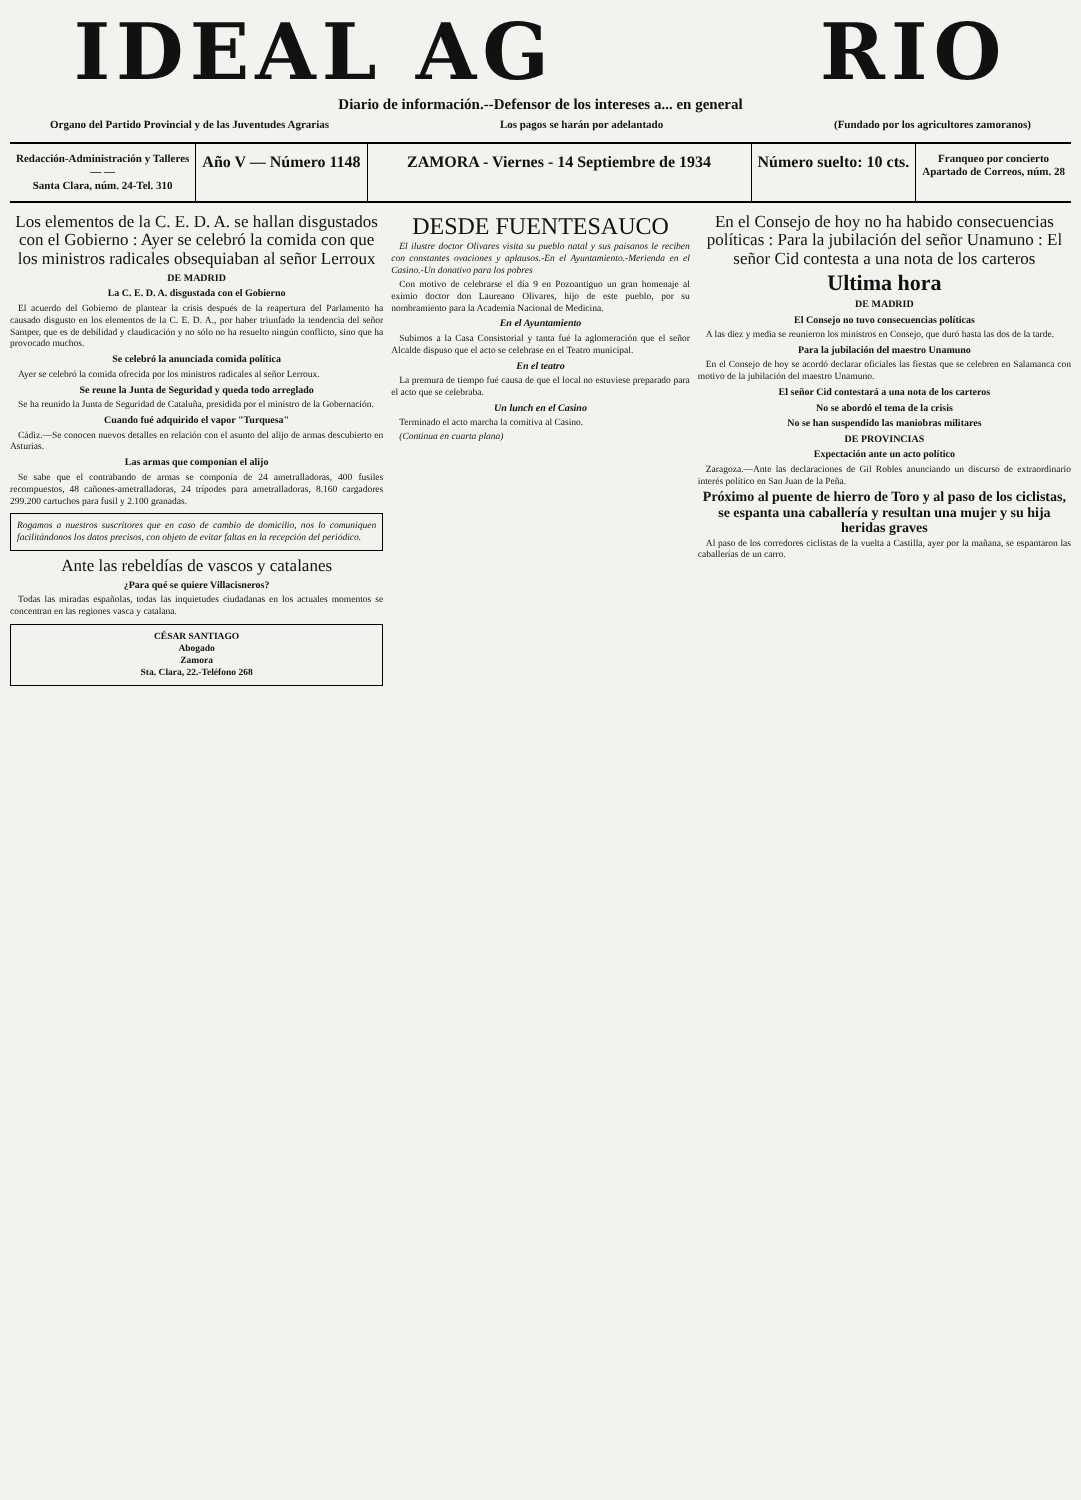IDEAL AG RIO
Diario de información.--Defensor de los intereses a... en general
Organo del Partido Provincial y de las Juventudes Agrarias Los pagos se harán por adelantado (Fundado por los agricultores zamoranos)
Redacción-Administración y Talleres
— —
Santa Clara, núm. 24-Tel. 310
Año V — Número 1148 ZAMORA - Viernes - 14 Septiembre de 1934
Número suelto: 10 cts.
Franqueo por concierto
Apartado de Correos, núm. 28
Los elementos de la C. E. D. A. se hallan disgustados con el Gobierno : Ayer se celebró la comida con que los ministros radicales obsequiaban al señor Lerroux
DE MADRID
La C. E. D. A. disgustada con el Gobierno
El acuerdo del Gobierno de plantear la crisis después de la reapertura del Parlamento ha causado disgusto en los elementos de la C. E. D. A., por haber triunfado la tendencia del señor Samper, que es de debilidad y claudicación y no sólo no ha resuelto ningún conflicto, sino que ha provocado muchos.
Se celebró la anunciada comida política
Ayer se celebró la comida ofrecida por los ministros radicales al señor Lerroux.
Se reune la Junta de Seguridad y queda todo arreglado
Se ha reunido la Junta de Seguridad de Cataluña, presidida por el ministro de la Gobernación.
Cuando fué adquirido el vapor "Turquesa"
Cádiz.—Se conocen nuevos detalles en relación con el asunto del alijo de armas descubierto en Asturias.
Las armas que componían el alijo
Se sabe que el contrabando de armas se componía de 24 ametralladoras, 400 fusiles recompuestos, 48 cañones-ametralladoras, 24 trípodes para ametralladoras, 8.160 cargadores 299.200 cartuchos para fusil y 2.100 granadas.
Rogamos a nuestros suscritores que en caso de cambio de domicilio, nos lo comuniquen facilitándonos los datos precisos, con objeto de evitar faltas en la recepción del periódico.
Ante las rebeldías de vascos y catalanes
¿Para qué se quiere Villacisneros?
Todas las miradas españolas, todas las inquietudes ciudadanas en los actuales momentos se concentran en las regiones vasca y catalana.
CÉSAR SANTIAGO
Abogado
Zamora
Sta. Clara, 22.-Teléfono 268
DESDE FUENTESAUCO
El ilustre doctor Olivares visita su pueblo natal y sus paisanos le reciben con constantes ovaciones y aplausos.-En el Ayuntamiento.-Merienda en el Casino.-Un donativo para los pobres
Con motivo de celebrarse el día 9 en Pozoantiguo un gran homenaje al eximio doctor don Laureano Olivares, hijo de este pueblo, por su nombramiento para la Academia Nacional de Medicina.
En el Ayuntamiento
Subimos a la Casa Consistorial y tanta fué la aglomeración que el señor Alcalde dispuso que el acto se celebrase en el Teatro municipal.
En el teatro
La premura de tiempo fué causa de que el local no estuviese preparado para el acto que se celebraba.
Un lunch en el Casino
Terminado el acto marcha la comitiva al Casino.
(Continua en cuarta plana)
En el Consejo de hoy no ha habido consecuencias políticas : Para la jubilación del señor Unamuno : El señor Cid contesta a una nota de los carteros
Ultima hora
DE MADRID
El Consejo no tuvo consecuencias políticas
A las diez y media se reunieron los ministros en Consejo, que duró hasta las dos de la tarde.
Para la jubilación del maestro Unamuno
En el Consejo de hoy se acordó declarar oficiales las fiestas que se celebren en Salamanca con motivo de la jubilación del maestro Unamuno.
El señor Cid contestará a una nota de los carteros
No se abordó el tema de la crisis
No se han suspendido las maniobras militares
DE PROVINCIAS
Expectación ante un acto político
Zaragoza.—Ante las declaraciones de Gil Robles anunciando un discurso de extraordinario interés político en San Juan de la Peña.
Próximo al puente de hierro de Toro y al paso de los ciclistas, se espanta una caballería y resultan una mujer y su hija heridas graves
Al paso de los corredores ciclistas de la vuelta a Castilla, ayer por la mañana, se espantaron las caballerías de un carro.